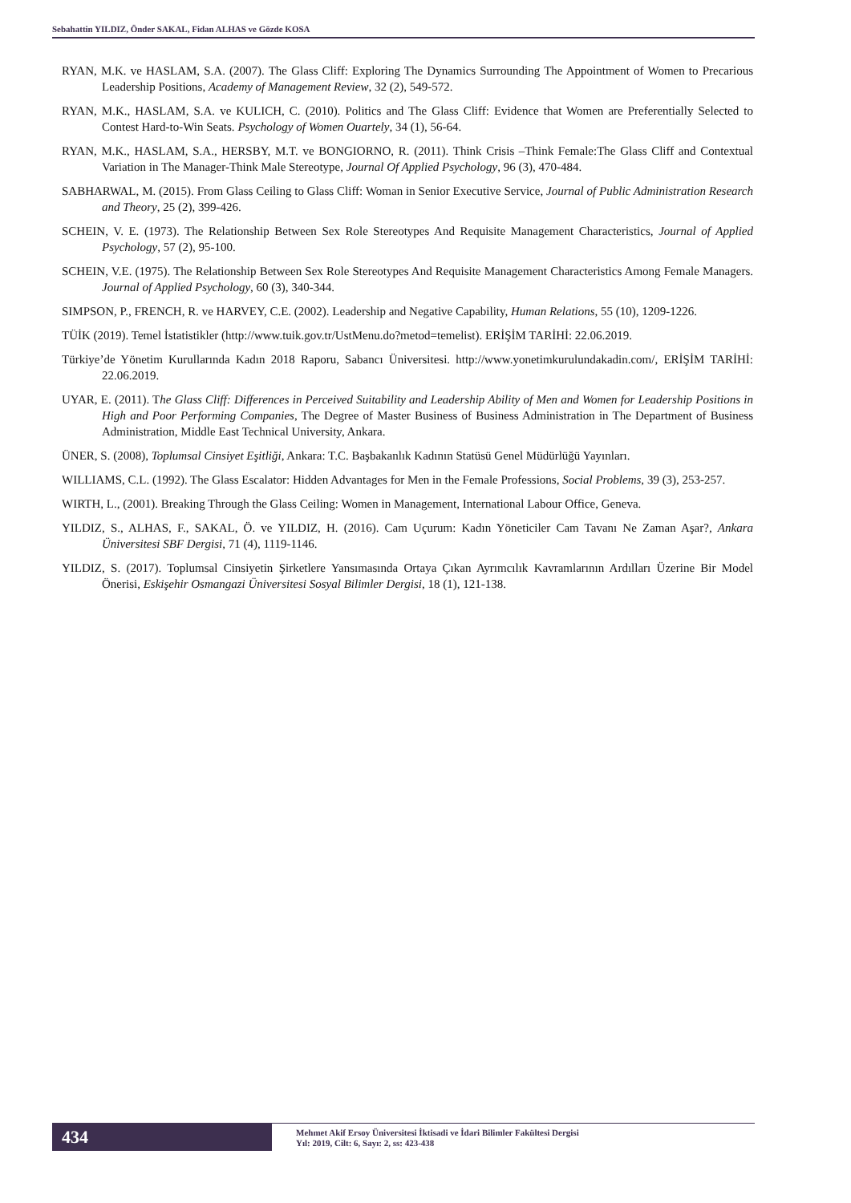Sebahattin YILDIZ, Önder SAKAL, Fidan ALHAS ve Gözde KOSA
RYAN, M.K. ve HASLAM, S.A. (2007). The Glass Cliff: Exploring The Dynamics Surrounding The Appointment of Women to Precarious Leadership Positions, Academy of Management Review, 32 (2), 549-572.
RYAN, M.K., HASLAM, S.A. ve KULICH, C. (2010). Politics and The Glass Cliff: Evidence that Women are Preferentially Selected to Contest Hard-to-Win Seats. Psychology of Women Ouartely, 34 (1), 56-64.
RYAN, M.K., HASLAM, S.A., HERSBY, M.T. ve BONGIORNO, R. (2011). Think Crisis –Think Female:The Glass Cliff and Contextual Variation in The Manager-Think Male Stereotype, Journal Of Applied Psychology, 96 (3), 470-484.
SABHARWAL, M. (2015). From Glass Ceiling to Glass Cliff: Woman in Senior Executive Service, Journal of Public Administration Research and Theory, 25 (2), 399-426.
SCHEIN, V. E. (1973). The Relationship Between Sex Role Stereotypes And Requisite Management Characteristics, Journal of Applied Psychology, 57 (2), 95-100.
SCHEIN, V.E. (1975). The Relationship Between Sex Role Stereotypes And Requisite Management Characteristics Among Female Managers. Journal of Applied Psychology, 60 (3), 340-344.
SIMPSON, P., FRENCH, R. ve HARVEY, C.E. (2002). Leadership and Negative Capability, Human Relations, 55 (10), 1209-1226.
TÜİK (2019). Temel İstatistikler (http://www.tuik.gov.tr/UstMenu.do?metod=temelist). ERİŞİM TARİHİ: 22.06.2019.
Türkiye’de Yönetim Kurullarında Kadın 2018 Raporu, Sabancı Üniversitesi. http://www.yonetimkurulundakadin.com/, ERİŞİM TARİHİ: 22.06.2019.
UYAR, E. (2011). The Glass Cliff: Differences in Perceived Suitability and Leadership Ability of Men and Women for Leadership Positions in High and Poor Performing Companies, The Degree of Master Business of Business Administration in The Department of Business Administration, Middle East Technical University, Ankara.
ÜNER, S. (2008), Toplumsal Cinsiyet Eşitliği, Ankara: T.C. Başbakanlık Kadının Statüsü Genel Müdürlüğü Yayınları.
WILLIAMS, C.L. (1992). The Glass Escalator: Hidden Advantages for Men in the Female Professions, Social Problems, 39 (3), 253-257.
WIRTH, L., (2001). Breaking Through the Glass Ceiling: Women in Management, International Labour Office, Geneva.
YILDIZ, S., ALHAS, F., SAKAL, Ö. ve YILDIZ, H. (2016). Cam Uçurum: Kadın Yöneticiler Cam Tavanı Ne Zaman Aşar?, Ankara Üniversitesi SBF Dergisi, 71 (4), 1119-1146.
YILDIZ, S. (2017). Toplumsal Cinsiyetin Şirketlere Yansımasında Ortaya Çıkan Ayrımcılık Kavramlarının Ardılları Üzerine Bir Model Önerisi, Eskişehir Osmangazi Üniversitesi Sosyal Bilimler Dergisi, 18 (1), 121-138.
434
Mehmet Akif Ersoy Üniversitesi İktisadi ve İdari Bilimler Fakültesi Dergisi
Yıl: 2019, Cilt: 6, Sayı: 2, ss: 423-438